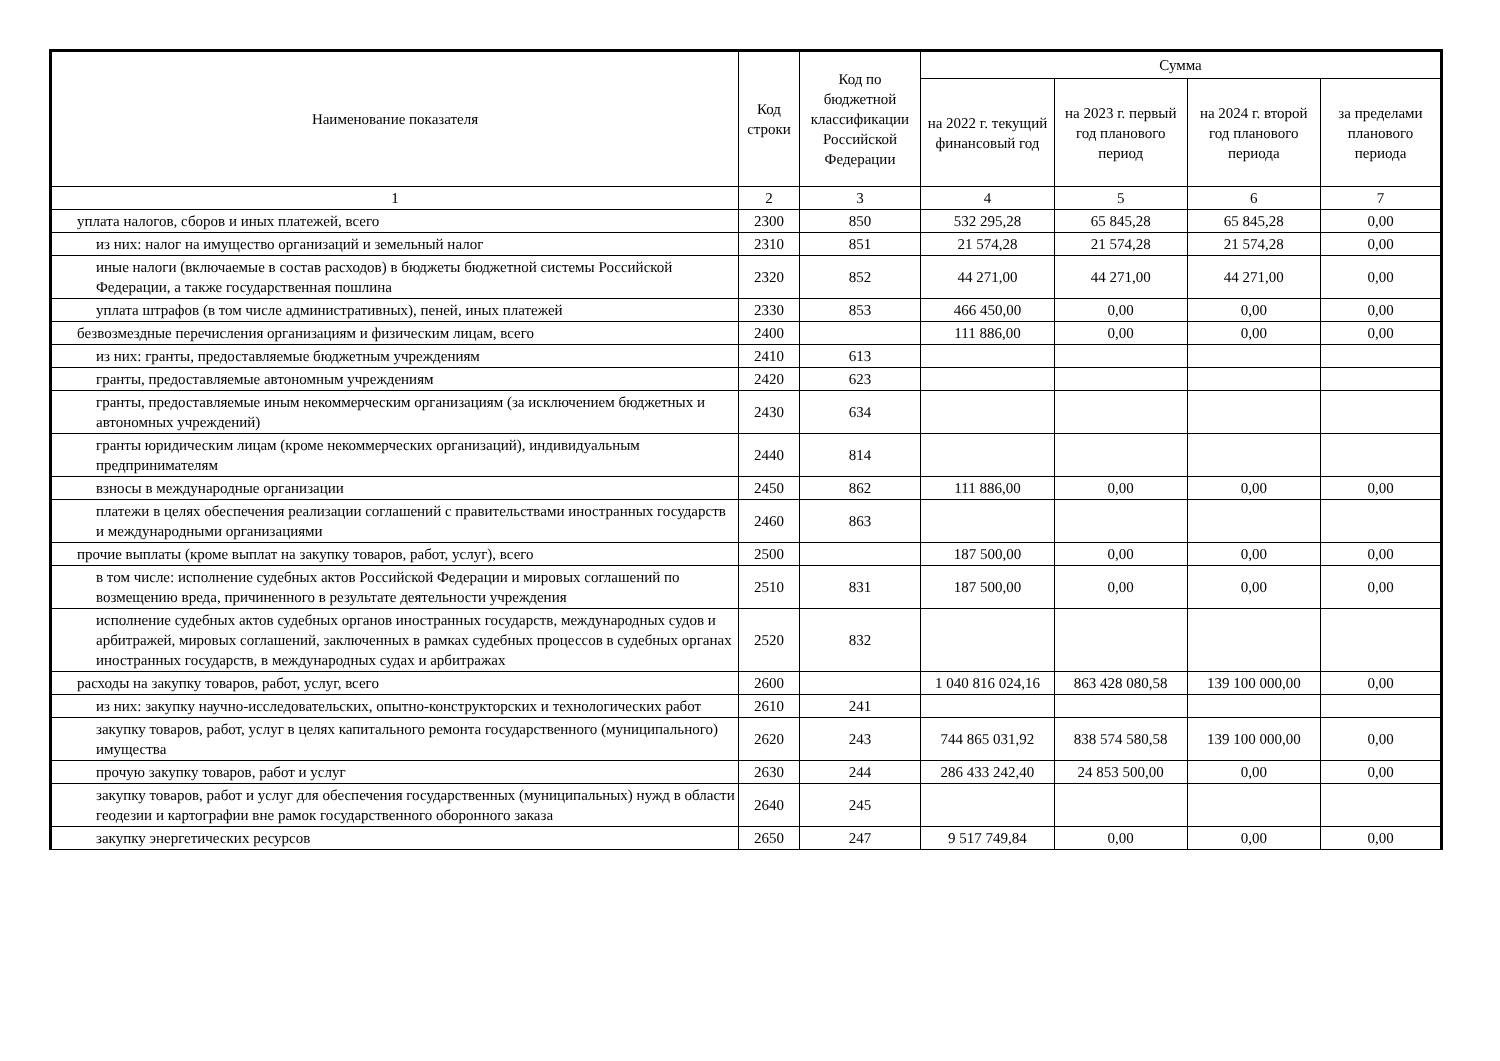| Наименование показателя | Код строки | Код по бюджетной классификации Российской Федерации | Сумма | | | |
| --- | --- | --- | --- | --- | --- | --- |
| | | | на 2022 г. текущий финансовый год | на 2023 г. первый год планового период | на 2024 г. второй год планового периода | за пределами планового периода |
| 1 | 2 | 3 | 4 | 5 | 6 | 7 |
| уплата налогов, сборов и иных платежей, всего | 2300 | 850 | 532 295,28 | 65 845,28 | 65 845,28 | 0,00 |
| из них: налог на имущество организаций и земельный налог | 2310 | 851 | 21 574,28 | 21 574,28 | 21 574,28 | 0,00 |
| иные налоги (включаемые в состав расходов) в бюджеты бюджетной системы Российской Федерации, а также государственная пошлина | 2320 | 852 | 44 271,00 | 44 271,00 | 44 271,00 | 0,00 |
| уплата штрафов (в том числе административных), пеней, иных платежей | 2330 | 853 | 466 450,00 | 0,00 | 0,00 | 0,00 |
| безвозмездные перечисления организациям и физическим лицам, всего | 2400 | | 111 886,00 | 0,00 | 0,00 | 0,00 |
| из них: гранты, предоставляемые бюджетным учреждениям | 2410 | 613 | | | | |
| гранты, предоставляемые автономным учреждениям | 2420 | 623 | | | | |
| гранты, предоставляемые иным некоммерческим организациям (за исключением бюджетных и автономных учреждений) | 2430 | 634 | | | | |
| гранты юридическим лицам (кроме некоммерческих организаций), индивидуальным предпринимателям | 2440 | 814 | | | | |
| взносы в международные организации | 2450 | 862 | 111 886,00 | 0,00 | 0,00 | 0,00 |
| платежи в целях обеспечения реализации соглашений с правительствами иностранных государств и международными организациями | 2460 | 863 | | | | |
| прочие выплаты (кроме выплат на закупку товаров, работ, услуг), всего | 2500 | | 187 500,00 | 0,00 | 0,00 | 0,00 |
| в том числе: исполнение судебных актов Российской Федерации и мировых соглашений по возмещению вреда, причиненного в результате деятельности учреждения | 2510 | 831 | 187 500,00 | 0,00 | 0,00 | 0,00 |
| исполнение судебных актов судебных органов иностранных государств, международных судов и арбитражей, мировых соглашений, заключенных в рамках судебных процессов в судебных органах иностранных государств, в международных судах и арбитражах | 2520 | 832 | | | | |
| расходы на закупку товаров, работ, услуг, всего | 2600 | | 1 040 816 024,16 | 863 428 080,58 | 139 100 000,00 | 0,00 |
| из них: закупку научно-исследовательских, опытно-конструкторских и технологических работ | 2610 | 241 | | | | |
| закупку товаров, работ, услуг в целях капитального ремонта государственного (муниципального) имущества | 2620 | 243 | 744 865 031,92 | 838 574 580,58 | 139 100 000,00 | 0,00 |
| прочую закупку товаров, работ и услуг | 2630 | 244 | 286 433 242,40 | 24 853 500,00 | 0,00 | 0,00 |
| закупку товаров, работ и услуг для обеспечения государственных (муниципальных) нужд в области геодезии и картографии вне рамок государственного оборонного заказа | 2640 | 245 | | | | |
| закупку энергетических ресурсов | 2650 | 247 | 9 517 749,84 | 0,00 | 0,00 | 0,00 |